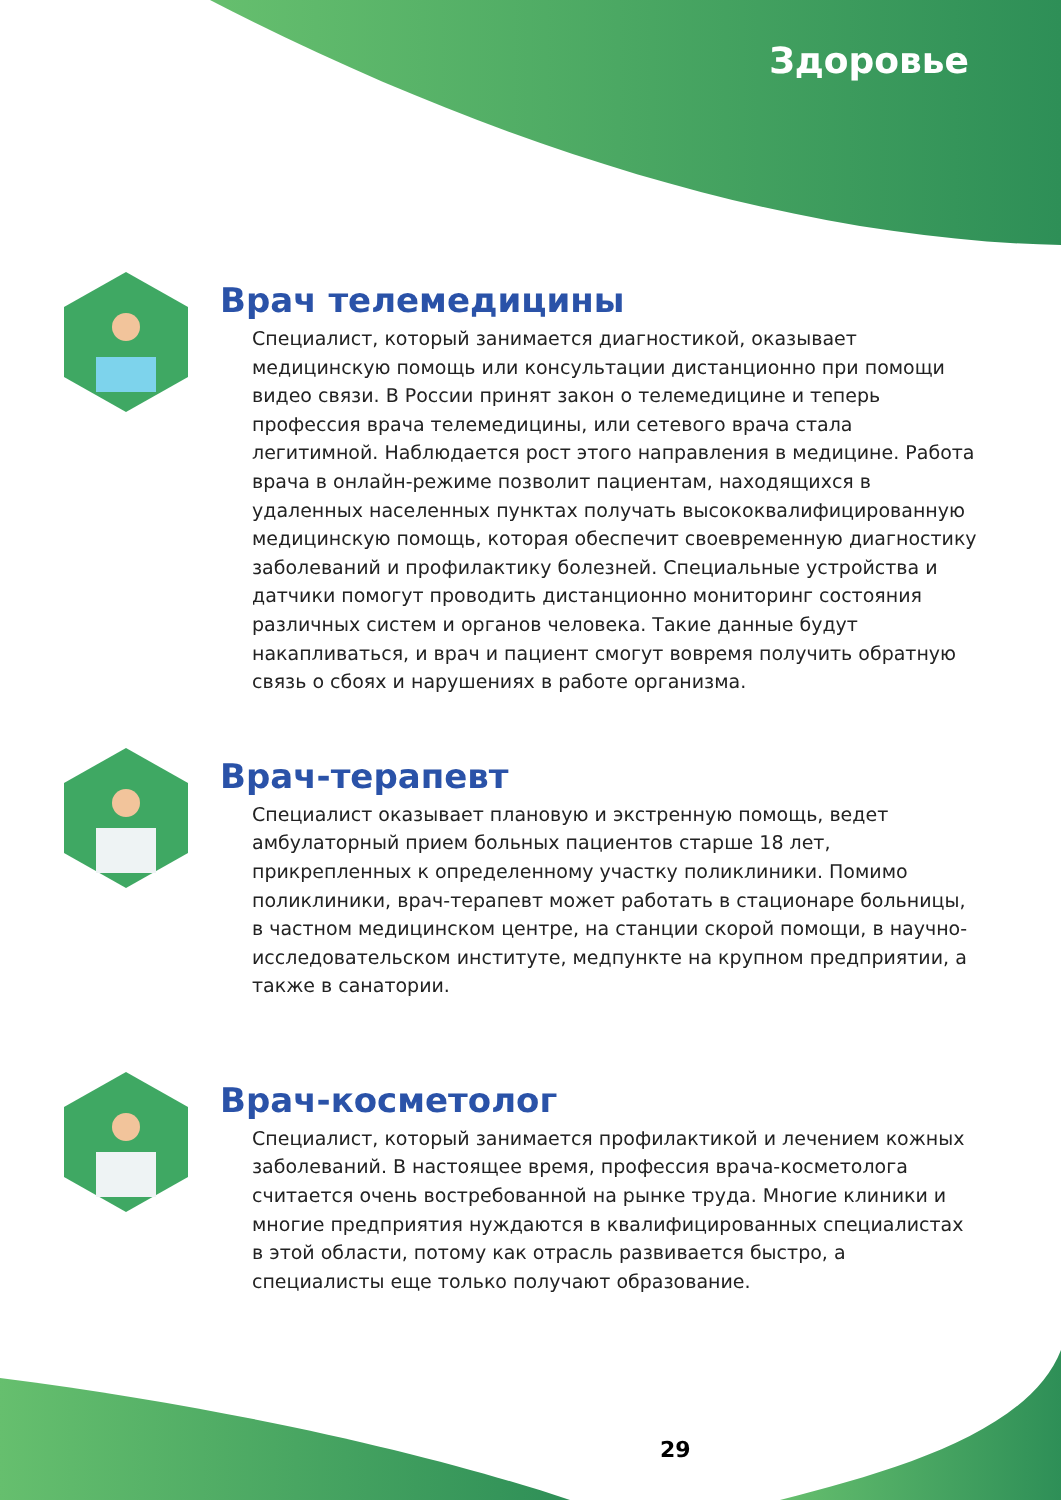Здоровье
Врач телемедицины
Специалист, который занимается диагностикой, оказывает медицинскую помощь или консультации дистанционно при помощи видео связи. В России принят закон о телемедицине и теперь профессия врача телемедицины, или сетевого врача стала легитимной. Наблюдается рост этого направления в медицине. Работа врача в онлайн-режиме позволит пациентам, находящихся в удаленных населенных пунктах получать высококвалифицированную медицинскую помощь, которая обеспечит своевременную диагностику заболеваний и профилактику болезней. Специальные устройства и датчики помогут проводить дистанционно мониторинг состояния различных систем и органов человека. Такие данные будут накапливаться, и врач и пациент смогут вовремя получить обратную связь о сбоях и нарушениях в работе организма.
Врач-терапевт
Специалист оказывает плановую и экстренную помощь, ведет амбулаторный прием больных пациентов старше 18 лет, прикрепленных к определенному участку поликлиники. Помимо поликлиники, врач-терапевт может работать в стационаре больницы, в частном медицинском центре, на станции скорой помощи, в научно-исследовательском институте, медпункте на крупном предприятии, а также в санатории.
Врач-косметолог
Специалист, который занимается профилактикой и лечением кожных заболеваний. В настоящее время, профессия врача-косметолога считается очень востребованной на рынке труда. Многие клиники и многие предприятия нуждаются в квалифицированных специалистах в этой области, потому как отрасль развивается быстро, а специалисты еще только получают образование.
29